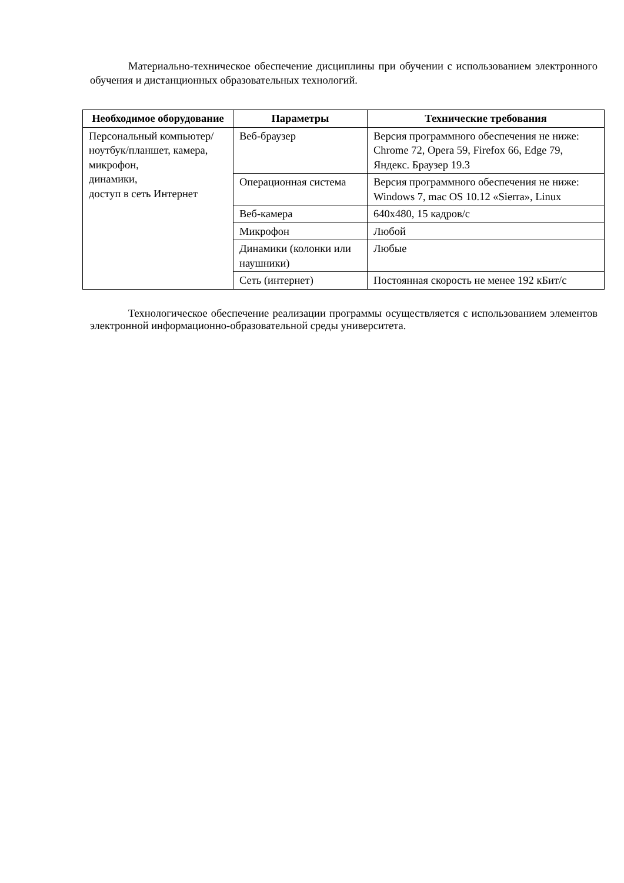Материально-техническое обеспечение дисциплины при обучении с использованием электронного обучения и дистанционных образовательных технологий.
| Необходимое оборудование | Параметры | Технические требования |
| --- | --- | --- |
| Персональный компьютер/ ноутбук/планшет, камера, микрофон, динамики, доступ в сеть Интернет | Веб-браузер | Версия программного обеспечения не ниже: Chrome 72, Opera 59, Firefox 66, Edge 79, Яндекс. Браузер 19.3 |
| | Операционная система | Версия программного обеспечения не ниже: Windows 7, mac OS 10.12 «Sierra», Linux |
| | Веб-камера | 640x480, 15 кадров/с |
| | Микрофон | Любой |
| | Динамики (колонки или наушники) | Любые |
| | Сеть (интернет) | Постоянная скорость не менее 192 кБит/с |
Технологическое обеспечение реализации программы осуществляется с использованием элементов электронной информационно-образовательной среды университета.